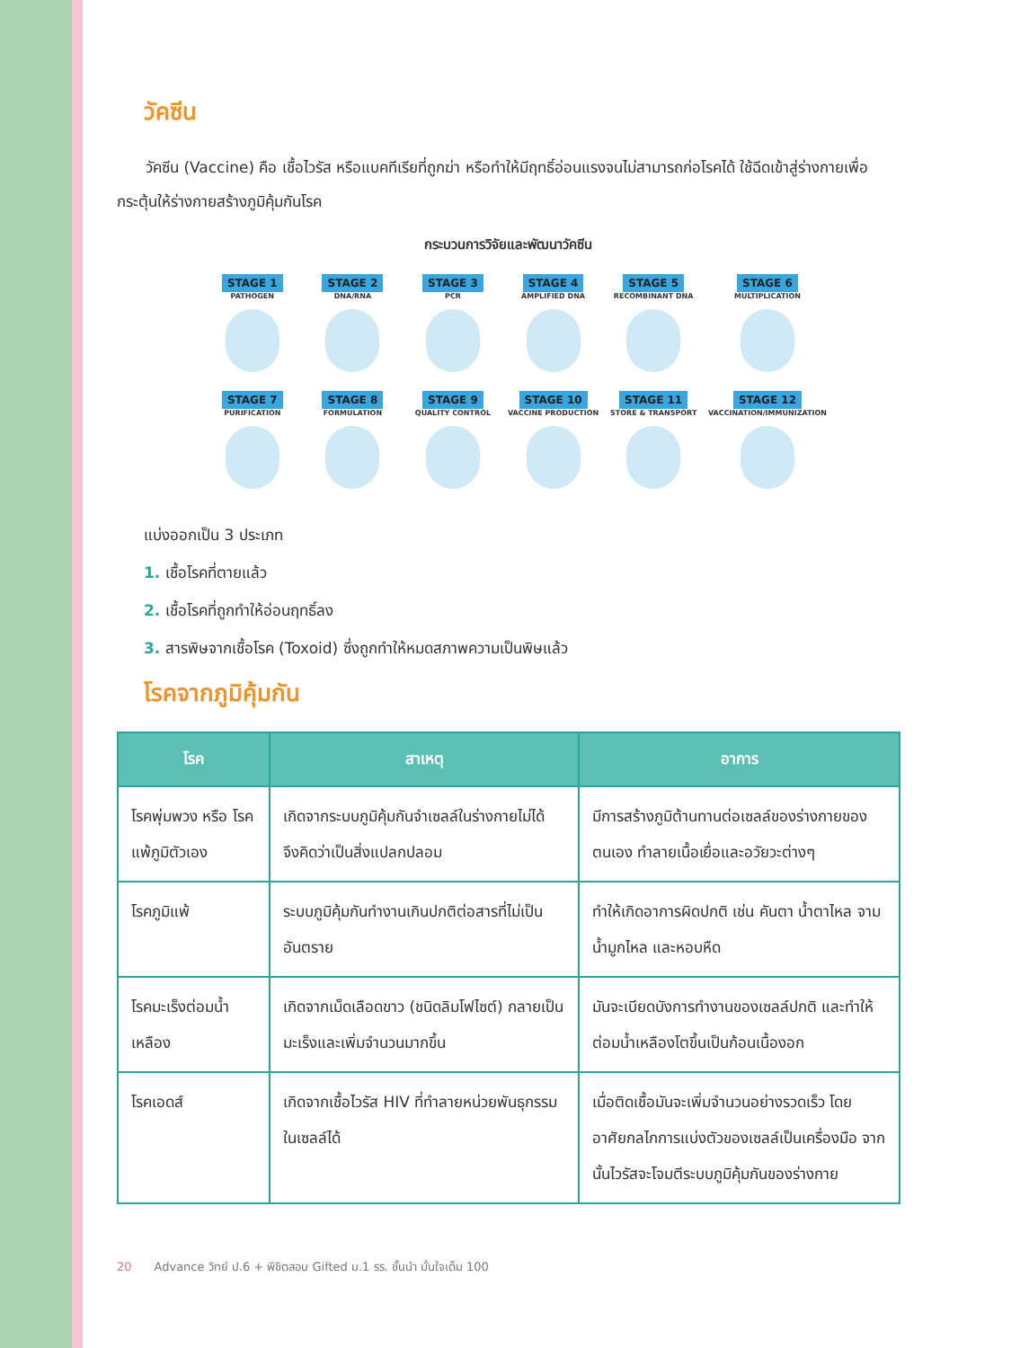วัคซีน
วัคซีน (Vaccine) คือ เชื้อไวรัส หรือแบคทีเรียที่ถูกฆ่า หรือทำให้มีฤทธิ์อ่อนแรงจนไม่สามารถก่อโรคได้ ใช้ฉีดเข้าสู่ร่างกายเพื่อกระตุ้นให้ร่างกายสร้างภูมิคุ้มกันโรค
กระบวนการวิจัยและพัฒนาวัคซีน
STAGE 1
PATHOGEN
STAGE 2
DNA/RNA
STAGE 3
PCR
STAGE 4
AMPLIFIED DNA
STAGE 5
RECOMBINANT DNA
STAGE 6
MULTIPLICATION
STAGE 7
PURIFICATION
STAGE 8
FORMULATION
STAGE 9
QUALITY CONTROL
STAGE 10
VACCINE PRODUCTION
STAGE 11
STORE & TRANSPORT
STAGE 12
VACCINATION/IMMUNIZATION
แบ่งออกเป็น 3 ประเภท
1. เชื้อโรคที่ตายแล้ว
2. เชื้อโรคที่ถูกทำให้อ่อนฤทธิ์ลง
3. สารพิษจากเชื้อโรค (Toxoid) ซึ่งถูกทำให้หมดสภาพความเป็นพิษแล้ว
โรคจากภูมิคุ้มกัน
| โรค | สาเหตุ | อาการ |
| --- | --- | --- |
| โรคพุ่มพวง หรือ โรคแพ้ภูมิตัวเอง | เกิดจากระบบภูมิคุ้มกันจำเซลล์ในร่างกายไม่ได้ จึงคิดว่าเป็นสิ่งแปลกปลอม | มีการสร้างภูมิต้านทานต่อเซลล์ของร่างกายของตนเอง ทำลายเนื้อเยื่อและอวัยวะต่างๆ |
| โรคภูมิแพ้ | ระบบภูมิคุ้มกันทำงานเกินปกติต่อสารที่ไม่เป็นอันตราย | ทำให้เกิดอาการผิดปกติ เช่น คันตา น้ำตาไหล จาม น้ำมูกไหล และหอบหืด |
| โรคมะเร็งต่อมน้ำเหลือง | เกิดจากเม็ดเลือดขาว (ชนิดลิมโฟไซต์) กลายเป็นมะเร็งและเพิ่มจำนวนมากขึ้น | มันจะเบียดบังการทำงานของเซลล์ปกติ และทำให้ต่อมน้ำเหลืองโตขึ้นเป็นก้อนเนื้องอก |
| โรคเอดส์ | เกิดจากเชื้อไวรัส HIV ที่ทำลายหน่วยพันธุกรรมในเซลล์ได้ | เมื่อติดเชื้อมันจะเพิ่มจำนวนอย่างรวดเร็ว โดยอาศัยกลไกการแบ่งตัวของเซลล์เป็นเครื่องมือ จากนั้นไวรัสจะโจมตีระบบภูมิคุ้มกันของร่างกาย |
20 Advance วิทย์ ป.6 + พิชิตสอบ Gifted ม.1 รร. ชั้นนำ มั่นใจเต็ม 100